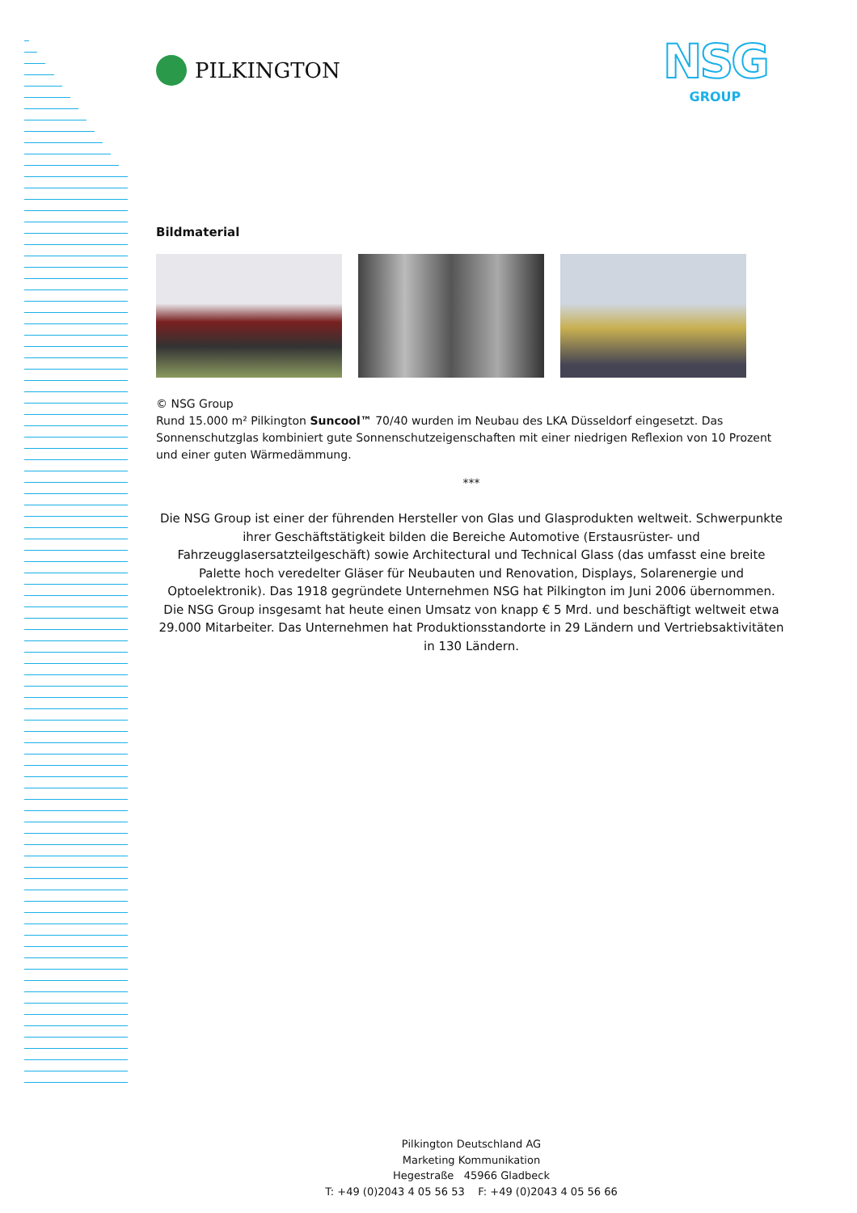NSG
GROUP
PILKINGTON
Bildmaterial
© NSG Group
Rund 15.000 m² Pilkington Suncool™ 70/40 wurden im Neubau des LKA Düsseldorf eingesetzt. Das Sonnenschutzglas kombiniert gute Sonnenschutzeigenschaften mit einer niedrigen Reflexion von 10 Prozent und einer guten Wärmedämmung.
***
Die NSG Group ist einer der führenden Hersteller von Glas und Glasprodukten weltweit. Schwerpunkte ihrer Geschäftstätigkeit bilden die Bereiche Automotive (Erstausrüster- und Fahrzeugglasersatzteilgeschäft) sowie Architectural und Technical Glass (das umfasst eine breite Palette hoch veredelter Gläser für Neubauten und Renovation, Displays, Solarenergie und Optoelektronik). Das 1918 gegründete Unternehmen NSG hat Pilkington im Juni 2006 übernommen. Die NSG Group insgesamt hat heute einen Umsatz von knapp € 5 Mrd. und beschäftigt weltweit etwa 29.000 Mitarbeiter. Das Unternehmen hat Produktionsstandorte in 29 Ländern und Vertriebsaktivitäten in 130 Ländern.
Pilkington Deutschland AG
Marketing Kommunikation
Hegestraße 45966 Gladbeck
T: +49 (0)2043 4 05 56 53 F: +49 (0)2043 4 05 56 66